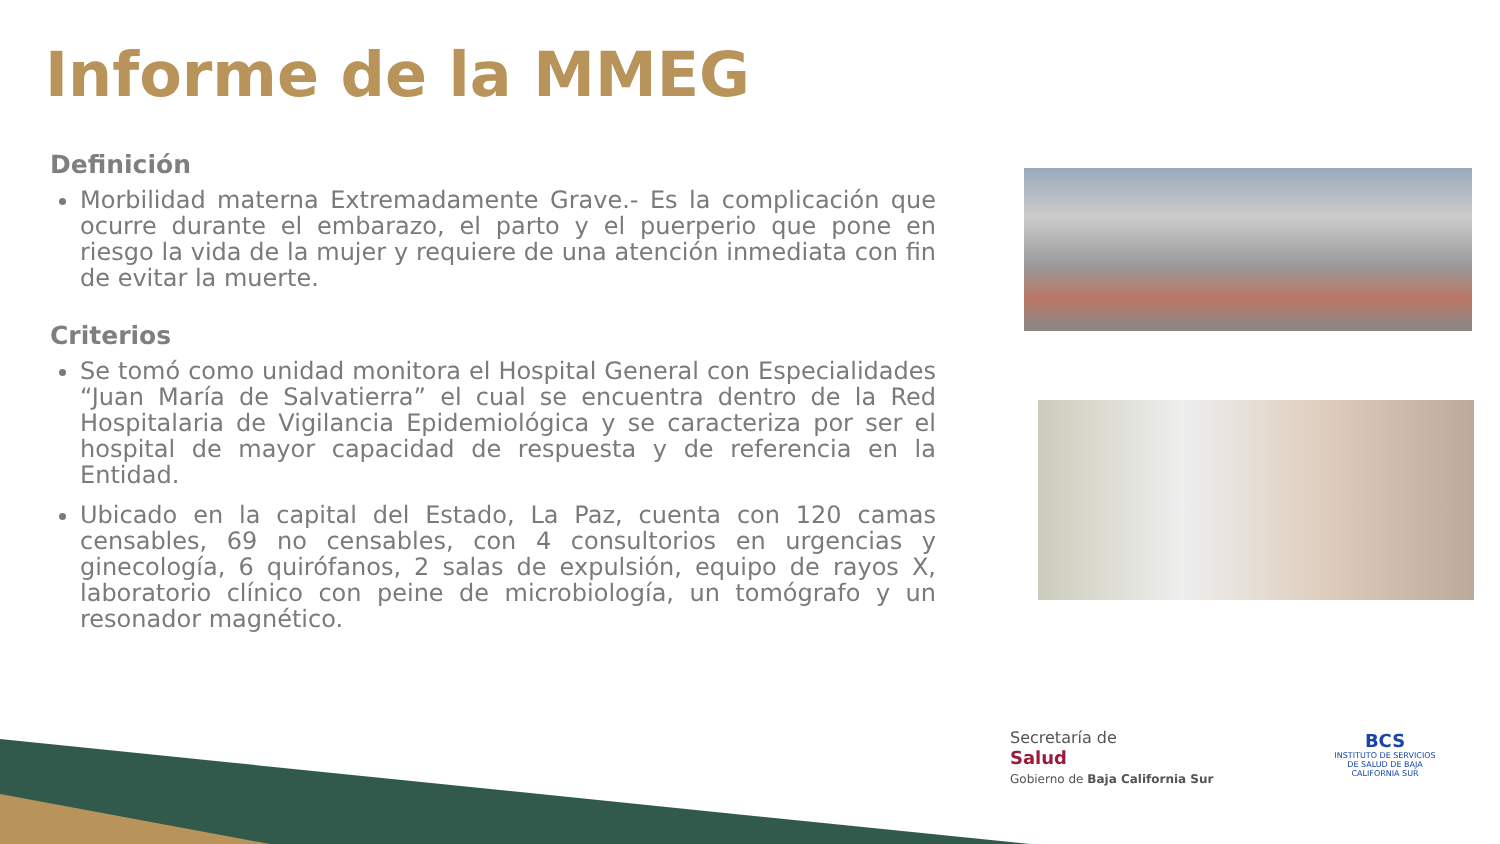Informe de la MMEG
Definición
Morbilidad materna Extremadamente Grave.- Es la complicación que ocurre durante el embarazo, el parto y el puerperio que pone en riesgo la vida de la mujer y requiere de una atención inmediata con fin de evitar la muerte.
Criterios
Se tomó como unidad monitora el Hospital General con Especialidades “Juan María de Salvatierra” el cual se encuentra dentro de la Red Hospitalaria de Vigilancia Epidemiológica y se caracteriza por ser el hospital de mayor capacidad de respuesta y de referencia en la Entidad.
Ubicado en la capital del Estado, La Paz, cuenta con 120 camas censables, 69 no censables, con 4 consultorios en urgencias y ginecología, 6 quirófanos, 2 salas de expulsión, equipo de rayos X, laboratorio clínico con peine de microbiología, un tomógrafo y un resonador magnético.
Secretaría de
Salud
Gobierno de Baja California Sur
BCS
INSTITUTO DE SERVICIOS DE SALUD DE BAJA CALIFORNIA SUR